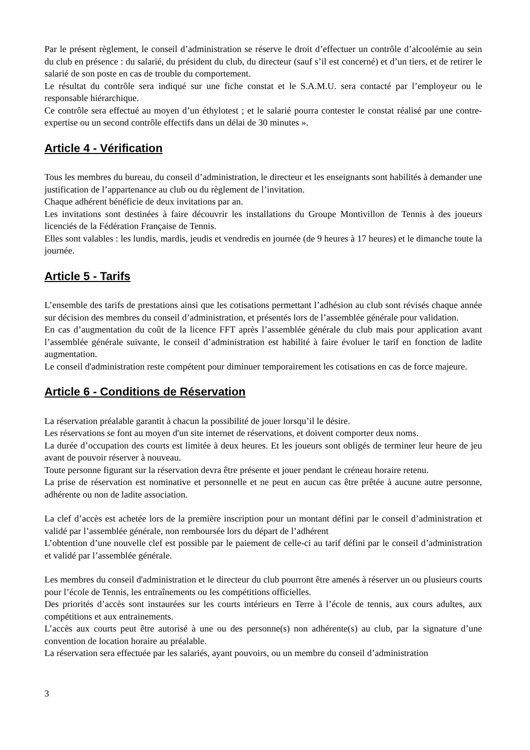Par le présent règlement, le conseil d’administration se réserve le droit d’effectuer un contrôle d’alcoolémie au sein du club en présence : du salarié, du président du club, du directeur (sauf s’il est concerné) et d’un tiers, et de retirer le salarié de son poste en cas de trouble du comportement.
Le résultat du contrôle sera indiqué sur une fiche constat et le S.A.M.U. sera contacté par l’employeur ou le responsable hiérarchique.
Ce contrôle sera effectué au moyen d’un éthylotest ; et le salarié pourra contester le constat réalisé par une contre-expertise ou un second contrôle effectifs dans un délai de 30 minutes ».
Article 4 - Vérification
Tous les membres du bureau, du conseil d’administration, le directeur et les enseignants sont habilités à demander une justification de l’appartenance au club ou du règlement de l’invitation.
Chaque adhérent bénéficie de deux invitations par an.
Les invitations sont destinées à faire découvrir les installations du Groupe Montivillon de Tennis à des joueurs licenciés de la Fédération Française de Tennis.
Elles sont valables : les lundis, mardis, jeudis et vendredis en journée (de 9 heures à 17 heures) et le dimanche toute la journée.
Article 5 - Tarifs
L’ensemble des tarifs de prestations ainsi que les cotisations permettant l’adhésion au club sont révisés chaque année sur décision des membres du conseil d’administration, et présentés lors de l’assemblée générale pour validation.
En cas d’augmentation du coût de la licence FFT après l’assemblée générale du club mais pour application avant l’assemblée générale suivante, le conseil d’administration est habilité à faire évoluer le tarif en fonction de ladite augmentation.
Le conseil d'administration reste compétent pour diminuer temporairement les cotisations en cas de force majeure.
Article 6 - Conditions de Réservation
La réservation préalable garantit à chacun la possibilité de jouer lorsqu’il le désire.
Les réservations se font au moyen d'un site internet de réservations, et doivent comporter deux noms.
La durée d’occupation des courts est limitée à deux heures. Et les joueurs sont obligés de terminer leur heure de jeu avant de pouvoir réserver à nouveau.
Toute personne figurant sur la réservation devra être présente et jouer pendant le créneau horaire retenu.
La prise de réservation est nominative et personnelle et ne peut en aucun cas être prêtée à aucune autre personne, adhérente ou non de ladite association.
La clef d’accès est achetée lors de la première inscription pour un montant défini par le conseil d’administration et validé par l’assemblée générale, non remboursée lors du départ de l’adhérent
L’obtention d’une nouvelle clef est possible par le paiement de celle-ci au tarif défini par le conseil d’administration et validé par l’assemblée générale.
Les membres du conseil d'administration et le directeur du club pourront être amenés à réserver un ou plusieurs courts pour l’école de Tennis, les entraînements ou les compétitions officielles.
Des priorités d’accès sont instaurées sur les courts intérieurs en Terre à l’école de tennis, aux cours adultes, aux compétitions et aux entrainements.
L’accès aux courts peut être autorisé à une ou des personne(s) non adhérente(s) au club, par la signature d’une convention de location horaire au préalable.
La réservation sera effectuée par les salariés, ayant pouvoirs, ou un membre du conseil d’administration
3